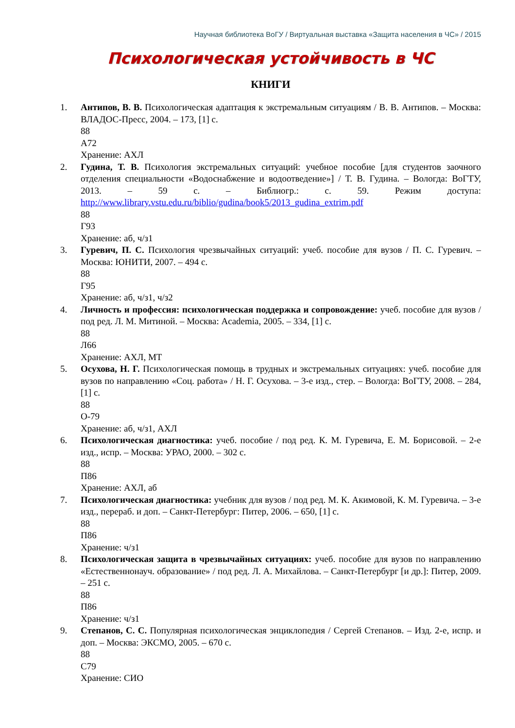Научная библиотека ВоГУ / Виртуальная выставка «Защита населения в ЧС» / 2015
Психологическая устойчивость в ЧС
КНИГИ
1. Антипов, В. В. Психологическая адаптация к экстремальным ситуациям / В. В. Антипов. – Москва: ВЛАДОС-Пресс, 2004. – 173, [1] с.
88
А72
Хранение: АХЛ
2. Гудина, Т. В. Психология экстремальных ситуаций: учебное пособие [для студентов заочного отделения специальности «Водоснабжение и водоотведение»] / Т. В. Гудина. – Вологда: ВоГТУ, 2013. – 59 с. – Библиогр.: с. 59. Режим доступа: http://www.library.vstu.edu.ru/biblio/gudina/book5/2013_gudina_extrim.pdf
88
Г93
Хранение: аб, ч/з1
3. Гуревич, П. С. Психология чрезвычайных ситуаций: учеб. пособие для вузов / П. С. Гуревич. – Москва: ЮНИТИ, 2007. – 494 с.
88
Г95
Хранение: аб, ч/з1, ч/з2
4. Личность и профессия: психологическая поддержка и сопровождение: учеб. пособие для вузов / под ред. Л. М. Митиной. – Москва: Academia, 2005. – 334, [1] с.
88
Л66
Хранение: АХЛ, МТ
5. Осухова, Н. Г. Психологическая помощь в трудных и экстремальных ситуациях: учеб. пособие для вузов по направлению «Соц. работа» / Н. Г. Осухова. – 3-е изд., стер. – Вологда: ВоГТУ, 2008. – 284, [1] с.
88
О-79
Хранение: аб, ч/з1, АХЛ
6. Психологическая диагностика: учеб. пособие / под ред. К. М. Гуревича, Е. М. Борисовой. – 2-е изд., испр. – Москва: УРАО, 2000. – 302 с.
88
П86
Хранение: АХЛ, аб
7. Психологическая диагностика: учебник для вузов / под ред. М. К. Акимовой, К. М. Гуревича. – 3-е изд., перераб. и доп. – Санкт-Петербург: Питер, 2006. – 650, [1] с.
88
П86
Хранение: ч/з1
8. Психологическая защита в чрезвычайных ситуациях: учеб. пособие для вузов по направлению «Естественнонауч. образование» / под ред. Л. А. Михайлова. – Санкт-Петербург [и др.]: Питер, 2009. – 251 с.
88
П86
Хранение: ч/з1
9. Степанов, С. С. Популярная психологическая энциклопедия / Сергей Степанов. – Изд. 2-е, испр. и доп. – Москва: ЭКСМО, 2005. – 670 с.
88
С79
Хранение: СИО